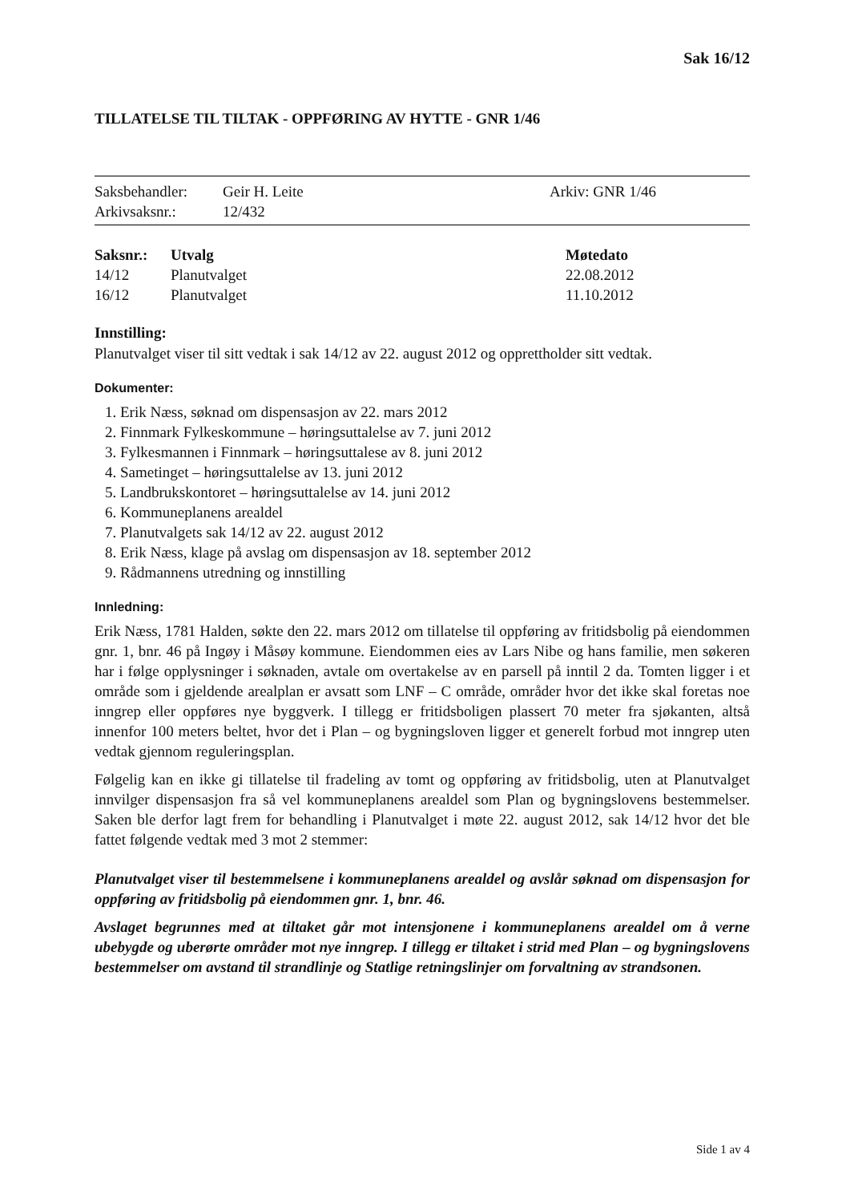Sak 16/12
TILLATELSE TIL TILTAK - OPPFØRING AV HYTTE - GNR 1/46
| Saksbehandler: | Geir H. Leite | Arkiv: GNR 1/46 |
| Arkivsaksnr.: | 12/432 | |
| Saksnr.: | Utvalg | Møtedato |
| --- | --- | --- |
| 14/12 | Planutvalget | 22.08.2012 |
| 16/12 | Planutvalget | 11.10.2012 |
Innstilling:
Planutvalget viser til sitt vedtak i sak 14/12 av 22. august 2012 og opprettholder sitt vedtak.
Dokumenter:
1. Erik Næss, søknad om dispensasjon av 22. mars 2012
2. Finnmark Fylkeskommune – høringsuttalelse av 7. juni 2012
3. Fylkesmannen i Finnmark – høringsuttalese av 8. juni 2012
4. Sametinget – høringsuttalelse av 13. juni 2012
5. Landbrukskontoret – høringsuttalelse av 14. juni 2012
6. Kommuneplanens arealdel
7. Planutvalgets sak 14/12 av 22. august 2012
8. Erik Næss, klage på avslag om dispensasjon av 18. september 2012
9. Rådmannens utredning og innstilling
Innledning:
Erik Næss, 1781 Halden, søkte den 22. mars 2012 om tillatelse til oppføring av fritidsbolig på eiendommen gnr. 1, bnr. 46 på Ingøy i Måsøy kommune. Eiendommen eies av Lars Nibe og hans familie, men søkeren har i følge opplysninger i søknaden, avtale om overtakelse av en parsell på inntil 2 da. Tomten ligger i et område som i gjeldende arealplan er avsatt som LNF – C område, områder hvor det ikke skal foretas noe inngrep eller oppføres nye byggverk. I tillegg er fritidsboligen plassert 70 meter fra sjøkanten, altså innenfor 100 meters beltet, hvor det i Plan – og bygningsloven ligger et generelt forbud mot inngrep uten vedtak gjennom reguleringsplan.
Følgelig kan en ikke gi tillatelse til fradeling av tomt og oppføring av fritidsbolig, uten at Planutvalget innvilger dispensasjon fra så vel kommuneplanens arealdel som Plan og bygningslovens bestemmelser. Saken ble derfor lagt frem for behandling i Planutvalget i møte 22. august 2012, sak 14/12 hvor det ble fattet følgende vedtak med 3 mot 2 stemmer:
Planutvalget viser til bestemmelsene i kommuneplanens arealdel og avslår søknad om dispensasjon for oppføring av fritidsbolig på eiendommen gnr. 1, bnr. 46.
Avslaget begrunnes med at tiltaket går mot intensjonene i kommuneplanens arealdel om å verne ubebygde og uberørte områder mot nye inngrep. I tillegg er tiltaket i strid med Plan – og bygningslovens bestemmelser om avstand til strandlinje og Statlige retningslinjer om forvaltning av strandsonen.
Side 1 av 4